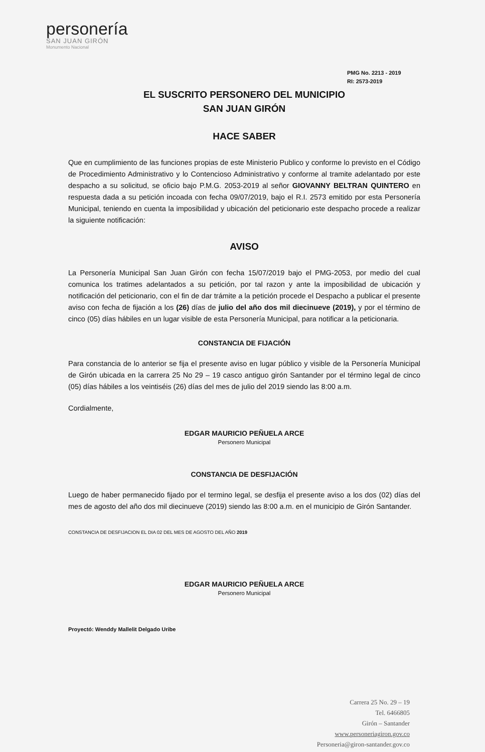personería
SAN JUAN GIRÓN
Monumento Nacional
PMG No. 2213 - 2019
RI: 2573-2019
EL SUSCRITO PERSONERO DEL MUNICIPIO
SAN JUAN GIRÓN
HACE SABER
Que en cumplimiento de las funciones propias de este Ministerio Publico y conforme lo previsto en el Código de Procedimiento Administrativo y lo Contencioso Administrativo y conforme al tramite adelantado por este despacho a su solicitud, se oficio bajo P.M.G. 2053-2019 al señor GIOVANNY BELTRAN QUINTERO en respuesta dada a su petición incoada con fecha 09/07/2019, bajo el R.I. 2573 emitido por esta Personería Municipal, teniendo en cuenta la imposibilidad y ubicación del peticionario este despacho procede a realizar la siguiente notificación:
AVISO
La Personería Municipal San Juan Girón con fecha 15/07/2019 bajo el PMG-2053, por medio del cual comunica los tratimes adelantados a su petición, por tal razon y ante la imposibilidad de ubicación y notificación del peticionario, con el fin de dar trámite a la petición procede el Despacho a publicar el presente aviso con fecha de fijación a los (26) días de julio del año dos mil diecinueve (2019), y por el término de cinco (05) días hábiles en un lugar visible de esta Personería Municipal, para notificar a la peticionaria.
CONSTANCIA DE FIJACIÓN
Para constancia de lo anterior se fija el presente aviso en lugar público y visible de la Personería Municipal de Girón ubicada en la carrera 25 No 29 – 19 casco antiguo girón Santander por el término legal de cinco (05) días hábiles a los veintiséis (26) días del mes de julio del 2019 siendo las 8:00 a.m.
Cordialmente,
EDGAR MAURICIO PEÑUELA ARCE
Personero Municipal
CONSTANCIA DE DESFIJACIÓN
Luego de haber permanecido fijado por el termino legal, se desfija el presente aviso a los dos (02) días del mes de agosto del año dos mil diecinueve (2019) siendo las 8:00 a.m. en el municipio de Girón Santander.
CONSTANCIA DE DESFIJACION EL DIA 02 DEL MES DE AGOSTO DEL AÑO 2019
EDGAR MAURICIO PEÑUELA ARCE
Personero Municipal
Proyectó: Wenddy Mallelit Delgado Uribe
Carrera 25 No. 29 – 19
Tel. 6466805
Girón – Santander
www.personeriagiron.gov.co
Personeria@giron-santander.gov.co